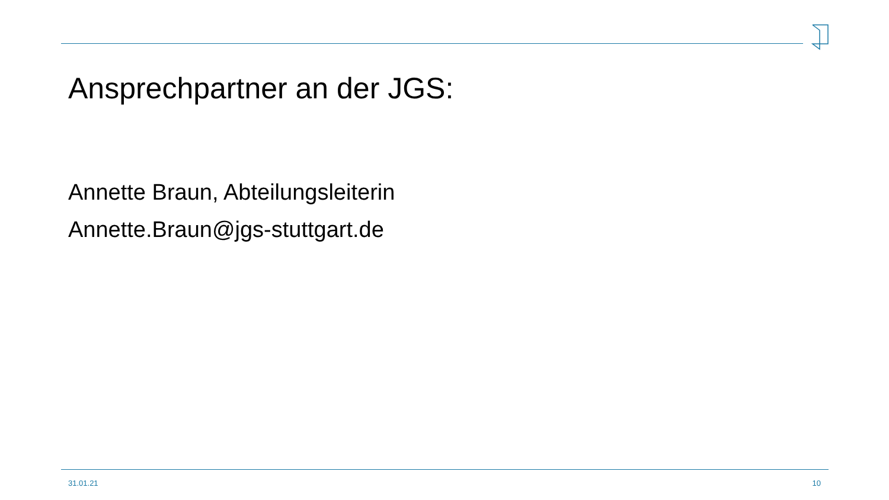Ansprechpartner an der JGS:
Annette Braun, Abteilungsleiterin
Annette.Braun@jgs-stuttgart.de
31.01.21 10